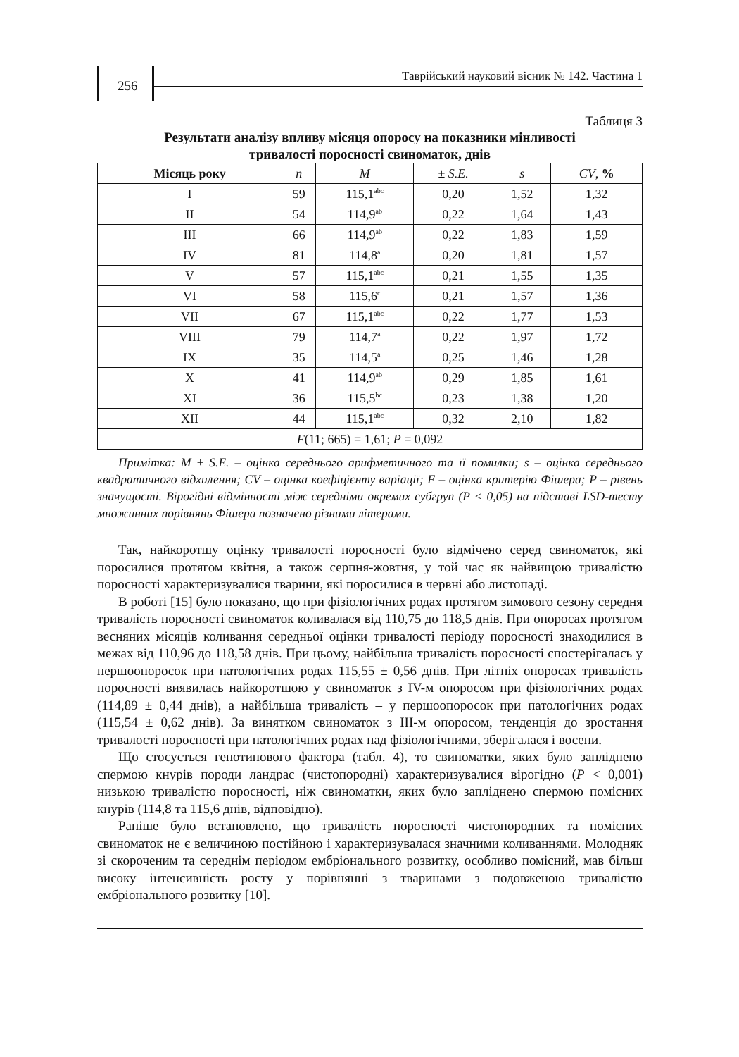256
Таврійський науковий вісник № 142. Частина 1
Таблиця 3
Результати аналізу впливу місяця опоросу на показники мінливості
тривалості поросності свиноматок, днів
| Місяць року | n | M | ± S.E. | s | CV , % |
| --- | --- | --- | --- | --- | --- |
| I | 59 | 115,1<sup>abc</sup> | 0,20 | 1,52 | 1,32 |
| II | 54 | 114,9<sup>ab</sup> | 0,22 | 1,64 | 1,43 |
| III | 66 | 114,9<sup>ab</sup> | 0,22 | 1,83 | 1,59 |
| IV | 81 | 114,8<sup>a</sup> | 0,20 | 1,81 | 1,57 |
| V | 57 | 115,1<sup>abc</sup> | 0,21 | 1,55 | 1,35 |
| VI | 58 | 115,6<sup>c</sup> | 0,21 | 1,57 | 1,36 |
| VII | 67 | 115,1<sup>abc</sup> | 0,22 | 1,77 | 1,53 |
| VIII | 79 | 114,7<sup>a</sup> | 0,22 | 1,97 | 1,72 |
| IX | 35 | 114,5<sup>a</sup> | 0,25 | 1,46 | 1,28 |
| X | 41 | 114,9<sup>ab</sup> | 0,29 | 1,85 | 1,61 |
| XI | 36 | 115,5<sup>bc</sup> | 0,23 | 1,38 | 1,20 |
| XII | 44 | 115,1<sup>abc</sup> | 0,32 | 2,10 | 1,82 |
| F (11; 665) = 1,61; P = 0,092 | | | | | |
Примітка: M ± S.E. – оцінка середнього арифметичного та її помилки; s – оцінка середнього квадратичного відхилення; CV – оцінка коефіцієнту варіації; F – оцінка критерію Фішера; P – рівень значущості. Вірогідні відмінності між середніми окремих субгруп (P < 0,05) на підставі LSD-тесту множинних порівнянь Фішера позначено різними літерами.
Так, найкоротшу оцінку тривалості поросності було відмічено серед свиноматок, які поросилися протягом квітня, а також серпня-жовтня, у той час як найвищою тривалістю поросності характеризувалися тварини, які поросилися в червні або листопаді.
В роботі [15] було показано, що при фізіологічних родах протягом зимового сезону середня тривалість поросності свиноматок коливалася від 110,75 до 118,5 днів. При опоросах протягом весняних місяців коливання середньої оцінки тривалості періоду поросності знаходилися в межах від 110,96 до 118,58 днів. При цьому, найбільша тривалість поросності спостерігалась у першоопоросок при патологічних родах 115,55 ± 0,56 днів. При літніх опоросах тривалість поросності виявилась найкоротшою у свиноматок з IV-м опоросом при фізіологічних родах (114,89 ± 0,44 днів), а найбільша тривалість – у першоопоросок при патологічних родах (115,54 ± 0,62 днів). За винятком свиноматок з III-м опоросом, тенденція до зростання тривалості поросності при патологічних родах над фізіологічними, зберігалася і восени.
Що стосується генотипового фактора (табл. 4), то свиноматки, яких було запліднено спермою кнурів породи ландрас (чистопородні) характеризувалися вірогідно (P < 0,001) низькою тривалістю поросності, ніж свиноматки, яких було запліднено спермою помісних кнурів (114,8 та 115,6 днів, відповідно).
Раніше було встановлено, що тривалість поросності чистопородних та помісних свиноматок не є величиною постійною і характеризувалася значними коливаннями. Молодняк зі скороченим та середнім періодом ембріонального розвитку, особливо помісний, мав більш високу інтенсивність росту у порівнянні з тваринами з подовженою тривалістю ембріонального розвитку [10].